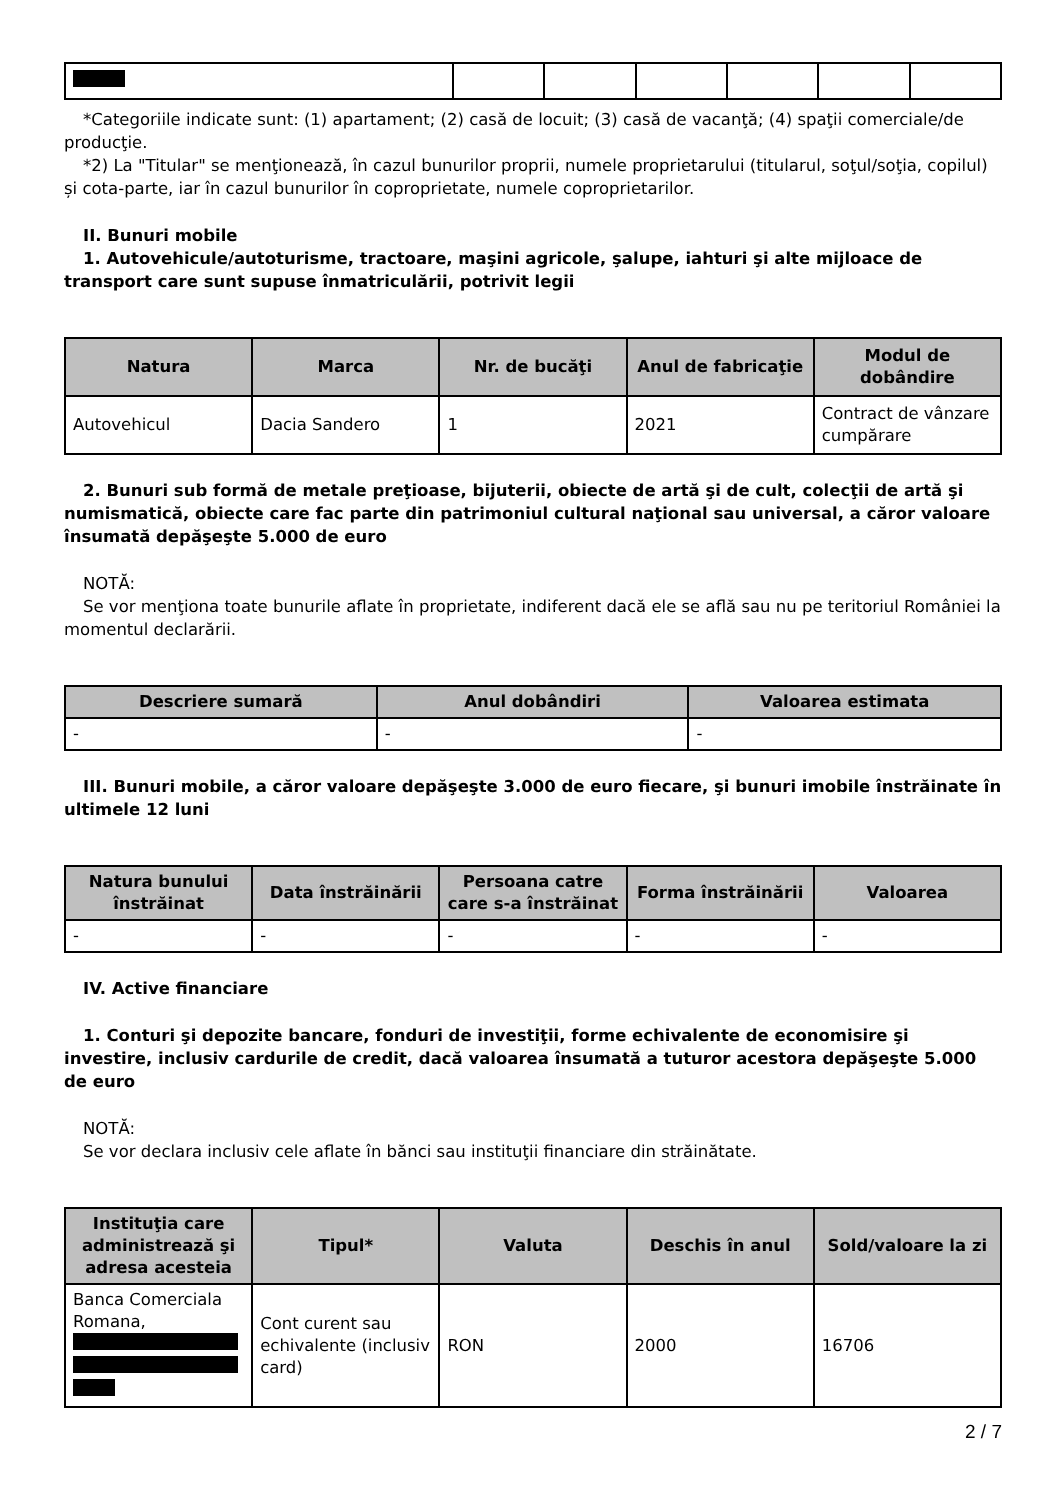*Categoriile indicate sunt: (1) apartament; (2) casă de locuit; (3) casă de vacanţă; (4) spaţii comerciale/de producţie.
*2) La "Titular" se menţionează, în cazul bunurilor proprii, numele proprietarului (titularul, soţul/soţia, copilul) și cota-parte, iar în cazul bunurilor în coproprietate, numele coproprietarilor.
II. Bunuri mobile
1. Autovehicule/autoturisme, tractoare, maşini agricole, şalupe, iahturi şi alte mijloace de transport care sunt supuse înmatriculării, potrivit legii
| Natura | Marca | Nr. de bucăţi | Anul de fabricaţie | Modul de dobândire |
| --- | --- | --- | --- | --- |
| Autovehicul | Dacia Sandero | 1 | 2021 | Contract de vânzare cumpărare |
2. Bunuri sub formă de metale preţioase, bijuterii, obiecte de artă şi de cult, colecţii de artă şi numismatică, obiecte care fac parte din patrimoniul cultural naţional sau universal, a căror valoare însumată depăşeşte 5.000 de euro
NOTĂ:
Se vor menţiona toate bunurile aflate în proprietate, indiferent dacă ele se află sau nu pe teritoriul României la momentul declarării.
| Descriere sumară | Anul dobândiri | Valoarea estimata |
| --- | --- | --- |
| - | - | - |
III. Bunuri mobile, a căror valoare depăşeşte 3.000 de euro fiecare, şi bunuri imobile înstrăinate în ultimele 12 luni
| Natura bunului înstrăinat | Data înstrăinării | Persoana catre care s-a înstrăinat | Forma înstrăinării | Valoarea |
| --- | --- | --- | --- | --- |
| - | - | - | - | - |
IV. Active financiare
1. Conturi şi depozite bancare, fonduri de investiţii, forme echivalente de economisire şi investire, inclusiv cardurile de credit, dacă valoarea însumată a tuturor acestora depăşeşte 5.000 de euro
NOTĂ:
Se vor declara inclusiv cele aflate în bănci sau instituţii financiare din străinătate.
| Instituţia care administrează şi adresa acesteia | Tipul* | Valuta | Deschis în anul | Sold/valoare la zi |
| --- | --- | --- | --- | --- |
| Banca Comerciala Romana, | Cont curent sau echivalente (inclusiv card) | RON | 2000 | 16706 |
2 / 7